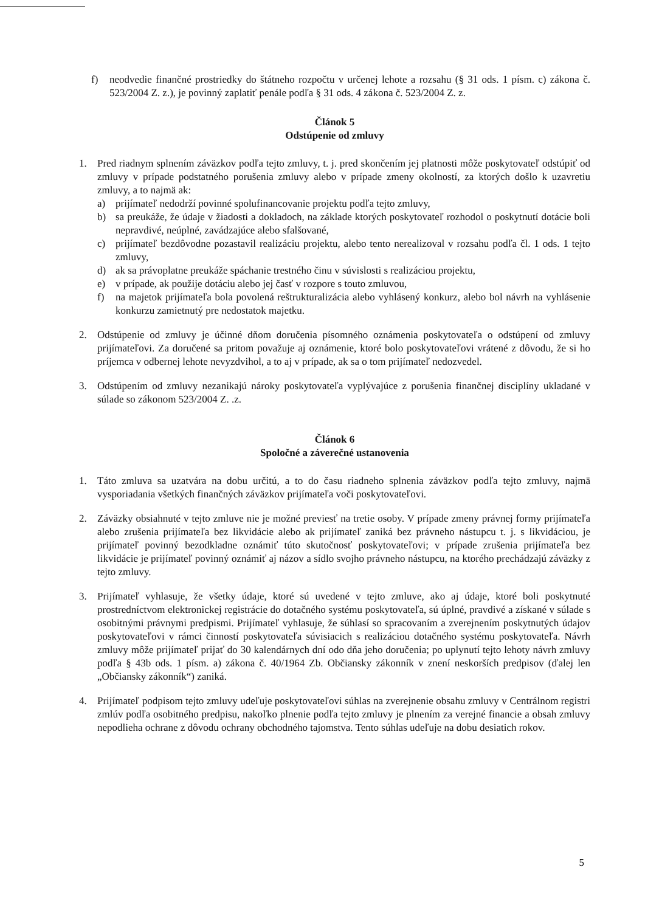f) neodvedie finančné prostriedky do štátneho rozpočtu v určenej lehote a rozsahu (§ 31 ods. 1 písm. c) zákona č. 523/2004 Z. z.), je povinný zaplatiť penále podľa § 31 ods. 4 zákona č. 523/2004 Z. z.
Článok 5
Odstúpenie od zmluvy
1. Pred riadnym splnením záväzkov podľa tejto zmluvy, t. j. pred skončením jej platnosti môže poskytovateľ odstúpiť od zmluvy v prípade podstatného porušenia zmluvy alebo v prípade zmeny okolností, za ktorých došlo k uzavretiu zmluvy, a to najmä ak:
a) prijímateľ nedodrží povinné spolufinancovanie projektu podľa tejto zmluvy,
b) sa preukáže, že údaje v žiadosti a dokladoch, na základe ktorých poskytovateľ rozhodol o poskytnutí dotácie boli nepravdivé, neúplné, zavádzajúce alebo sfalšované,
c) prijímateľ bezdôvodne pozastavil realizáciu projektu, alebo tento nerealizoval v rozsahu podľa čl. 1 ods. 1 tejto zmluvy,
d) ak sa právoplatne preukáže spáchanie trestného činu v súvislosti s realizáciou projektu,
e) v prípade, ak použije dotáciu alebo jej časť v rozpore s touto zmluvou,
f) na majetok prijímateľa bola povolená reštrukturalizácia alebo vyhlásený konkurz, alebo bol návrh na vyhlásenie konkurzu zamietnutý pre nedostatok majetku.
2. Odstúpenie od zmluvy je účinné dňom doručenia písomného oznámenia poskytovateľa o odstúpení od zmluvy prijímateľovi. Za doručené sa pritom považuje aj oznámenie, ktoré bolo poskytovateľovi vrátené z dôvodu, že si ho príjemca v odbernej lehote nevyzdvihol, a to aj v prípade, ak sa o tom prijímateľ nedozvedel.
3. Odstúpením od zmluvy nezanikajú nároky poskytovateľa vyplývajúce z porušenia finančnej disciplíny ukladané v súlade so zákonom 523/2004 Z. .z.
Článok 6
Spoločné a záverečné ustanovenia
1. Táto zmluva sa uzatvára na dobu určitú, a to do času riadneho splnenia záväzkov podľa tejto zmluvy, najmä vysporiadania všetkých finančných záväzkov prijímateľa voči poskytovateľovi.
2. Záväzky obsiahnuté v tejto zmluve nie je možné previesť na tretie osoby. V prípade zmeny právnej formy prijímateľa alebo zrušenia prijímateľa bez likvidácie alebo ak prijímateľ zaniká bez právneho nástupcu t. j. s likvidáciou, je prijímateľ povinný bezodkladne oznámiť túto skutočnosť poskytovateľovi; v prípade zrušenia prijímateľa bez likvidácie je prijímateľ povinný oznámiť aj názov a sídlo svojho právneho nástupcu, na ktorého prechádzajú záväzky z tejto zmluvy.
3. Prijímateľ vyhlasuje, že všetky údaje, ktoré sú uvedené v tejto zmluve, ako aj údaje, ktoré boli poskytnuté prostredníctvom elektronickej registrácie do dotačného systému poskytovateľa, sú úplné, pravdivé a získané v súlade s osobitnými právnymi predpismi. Prijímateľ vyhlasuje, že súhlasí so spracovaním a zverejnením poskytnutých údajov poskytovateľovi v rámci činností poskytovateľa súvisiacich s realizáciou dotačného systému poskytovateľa. Návrh zmluvy môže prijímateľ prijať do 30 kalendárnych dní odo dňa jeho doručenia; po uplynutí tejto lehoty návrh zmluvy podľa § 43b ods. 1 písm. a) zákona č. 40/1964 Zb. Občiansky zákonník v znení neskorších predpisov (ďalej len „Občiansky zákonník“) zaniká.
4. Prijímateľ podpisom tejto zmluvy udeľuje poskytovateľovi súhlas na zverejnenie obsahu zmluvy v Centrálnom registri zmlúv podľa osobitného predpisu, nakoľko plnenie podľa tejto zmluvy je plnením za verejné financie a obsah zmluvy nepodlieha ochrane z dôvodu ochrany obchodného tajomstva. Tento súhlas udeľuje na dobu desiatich rokov.
5